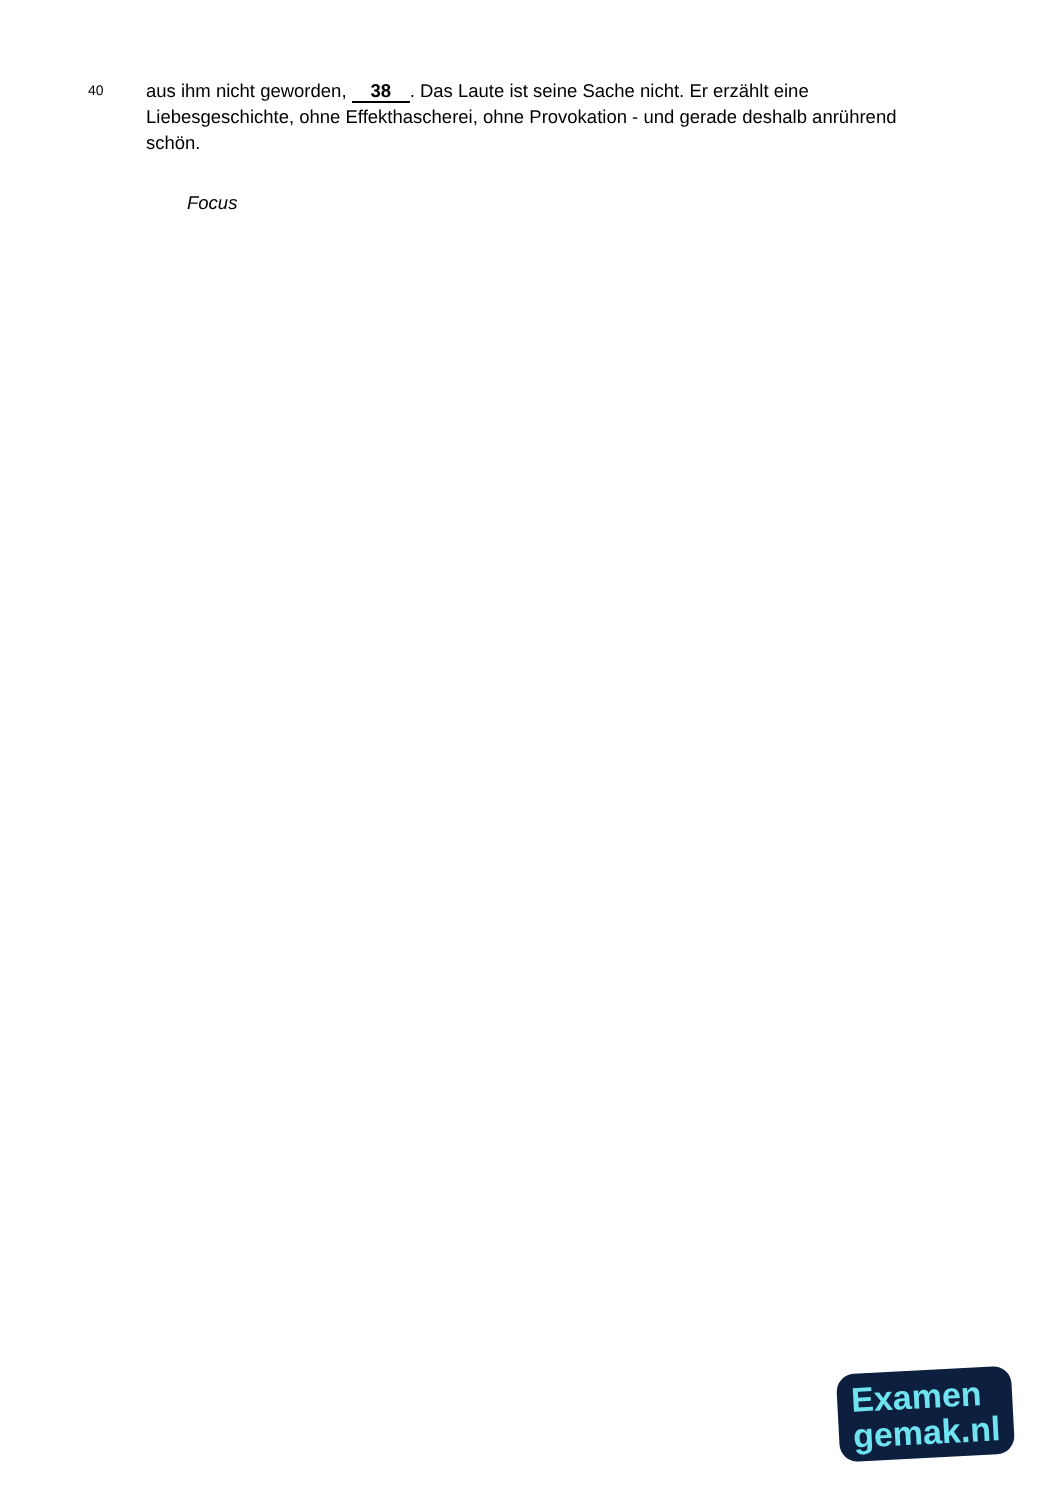40
aus ihm nicht geworden, 38. Das Laute ist seine Sache nicht. Er erzählt eine Liebesgeschichte, ohne Effekthascherei, ohne Provokation - und gerade deshalb anrührend schön.
Focus
Examen
gemak.nl